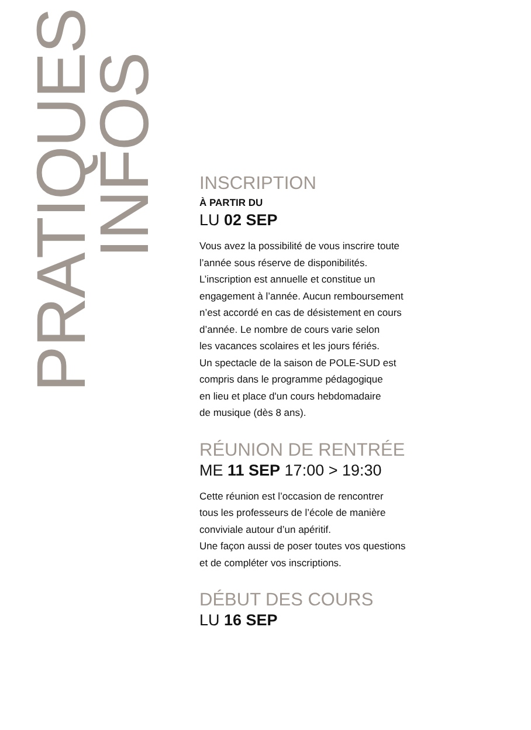PRATIQUES
INFOS
INSCRIPTION
À PARTIR DU
LU 02 SEP
Vous avez la possibilité de vous inscrire toute
l’année sous réserve de disponibilités.
L’inscription est annuelle et constitue un
engagement à l’année. Aucun remboursement
n’est accordé en cas de désistement en cours
d’année. Le nombre de cours varie selon
les vacances scolaires et les jours fériés.
Un spectacle de la saison de POLE-SUD est
compris dans le programme pédagogique
en lieu et place d'un cours hebdomadaire
de musique (dès 8 ans).
RÉUNION DE RENTRÉE
ME 11 SEP 17:00 > 19:30
Cette réunion est l’occasion de rencontrer
tous les professeurs de l’école de manière
conviviale autour d’un apéritif.
Une façon aussi de poser toutes vos questions
et de compléter vos inscriptions.
DÉBUT DES COURS
LU 16 SEP